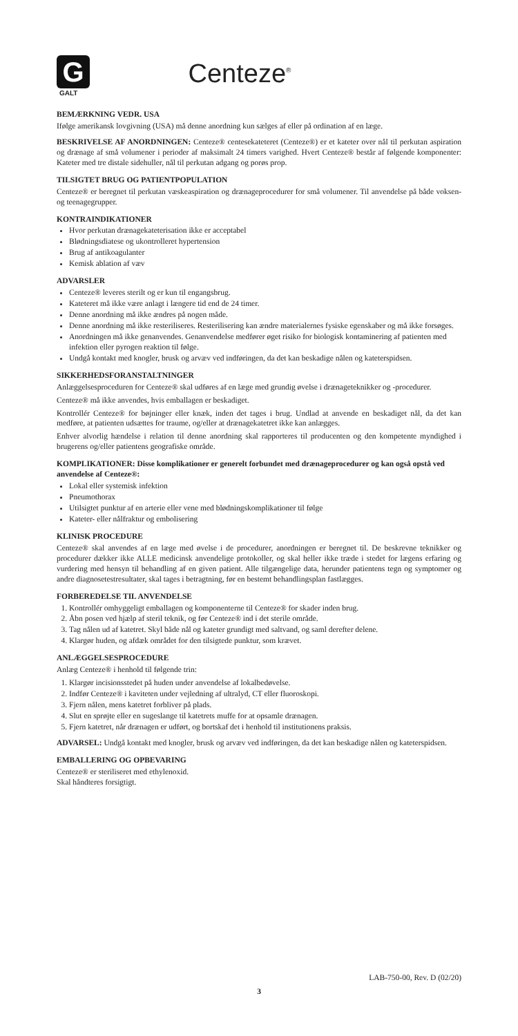G
GALT
Centeze<sup>®</sup>
BEMÆRKNING VEDR. USA
Ifølge amerikansk lovgivning (USA) må denne anordning kun sælges af eller på ordination af en læge.
BESKRIVELSE AF ANORDNINGEN: Centeze® centesekateteret (Centeze®) er et kateter over nål til perkutan aspiration og drænage af små volumener i perioder af maksimalt 24 timers varighed. Hvert Centeze® består af følgende komponenter: Kateter med tre distale sidehuller, nål til perkutan adgang og porøs prop.
TILSIGTET BRUG OG PATIENTPOPULATION
Centeze® er beregnet til perkutan væskeaspiration og drænageprocedurer for små volumener. Til anvendelse på både voksen- og teenagegrupper.
KONTRAINDIKATIONER
Hvor perkutan drænagekateterisation ikke er acceptabel
Blødningsdiatese og ukontrolleret hypertension
Brug af antikoagulanter
Kemisk ablation af væv
ADVARSLER
Centeze® leveres sterilt og er kun til engangsbrug.
Kateteret må ikke være anlagt i længere tid end de 24 timer.
Denne anordning må ikke ændres på nogen måde.
Denne anordning må ikke resteriliseres. Resterilisering kan ændre materialernes fysiske egenskaber og må ikke forsøges.
Anordningen må ikke genanvendes. Genanvendelse medfører øget risiko for biologisk kontaminering af patienten med infektion eller pyrogen reaktion til følge.
Undgå kontakt med knogler, brusk og arvæv ved indføringen, da det kan beskadige nålen og kateterspidsen.
SIKKERHEDSFORANSTALTNINGER
Anlæggelsesproceduren for Centeze® skal udføres af en læge med grundig øvelse i drænageteknikker og -procedurer.
Centeze® må ikke anvendes, hvis emballagen er beskadiget.
Kontrollér Centeze® for bøjninger eller knæk, inden det tages i brug. Undlad at anvende en beskadiget nål, da det kan medføre, at patienten udsættes for traume, og/eller at drænagekatetret ikke kan anlægges.
Enhver alvorlig hændelse i relation til denne anordning skal rapporteres til producenten og den kompetente myndighed i brugerens og/eller patientens geografiske område.
KOMPLIKATIONER: Disse komplikationer er generelt forbundet med drænageprocedurer og kan også opstå ved anvendelse af Centeze®:
Lokal eller systemisk infektion
Pneumothorax
Utilsigtet punktur af en arterie eller vene med blødningskomplikationer til følge
Kateter- eller nålfraktur og embolisering
KLINISK PROCEDURE
Centeze® skal anvendes af en læge med øvelse i de procedurer, anordningen er beregnet til. De beskrevne teknikker og procedurer dækker ikke ALLE medicinsk anvendelige protokoller, og skal heller ikke træde i stedet for lægens erfaring og vurdering med hensyn til behandling af en given patient. Alle tilgængelige data, herunder patientens tegn og symptomer og andre diagnosetestresultater, skal tages i betragtning, før en bestemt behandlingsplan fastlægges.
FORBEREDELSE TIL ANVENDELSE
1. Kontrollér omhyggeligt emballagen og komponenterne til Centeze® for skader inden brug.
2. Åbn posen ved hjælp af steril teknik, og før Centeze® ind i det sterile område.
3. Tag nålen ud af katetret. Skyl både nål og kateter grundigt med saltvand, og saml derefter delene.
4. Klargør huden, og afdæk området for den tilsigtede punktur, som krævet.
ANLÆGGELSESPROCEDURE
Anlæg Centeze® i henhold til følgende trin:
1. Klargør incisionsstedet på huden under anvendelse af lokalbedøvelse.
2. Indfør Centeze® i kaviteten under vejledning af ultralyd, CT eller fluoroskopi.
3. Fjern nålen, mens katetret forbliver på plads.
4. Slut en sprøjte eller en sugeslange til katetrets muffe for at opsamle drænagen.
5. Fjern katetret, når drænagen er udført, og bortskaf det i henhold til institutionens praksis.
ADVARSEL: Undgå kontakt med knogler, brusk og arvæv ved indføringen, da det kan beskadige nålen og kateterspidsen.
EMBALLERING OG OPBEVARING
Centeze® er steriliseret med ethylenoxid.
Skal håndteres forsigtigt.
LAB-750-00, Rev. D (02/20)
3